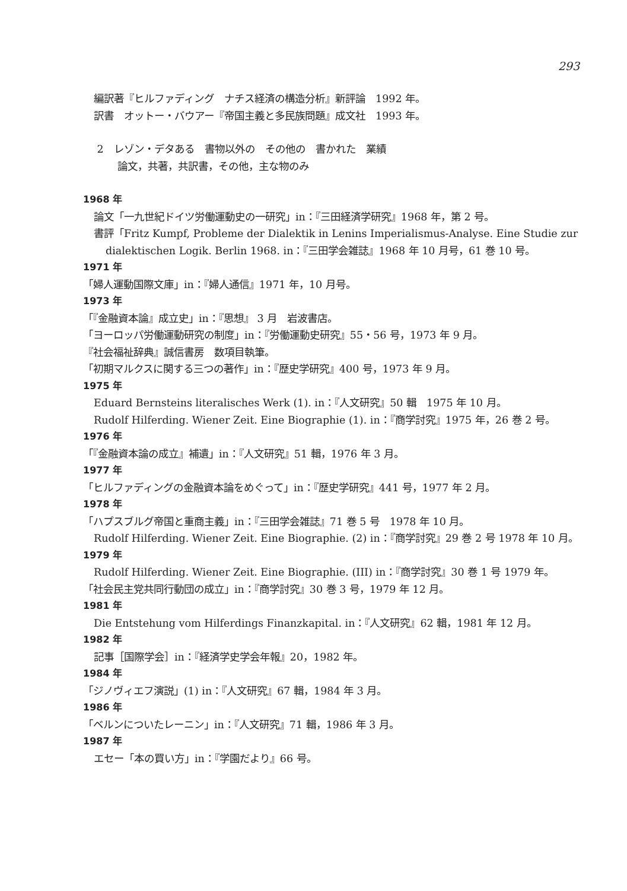293
編訳著『ヒルファディング　ナチス経済の構造分析』新評論　1992 年。
訳書　オットー・バウアー『帝国主義と多民族問題』成文社　1993 年。
2　レゾン・デタある　書物以外の　その他の　書かれた　業績
論文，共著，共訳書，その他，主な物のみ
1968 年
論文「一九世紀ドイツ労働運動史の一研究」in：『三田経済学研究』1968 年，第 2 号。
書評「Fritz Kumpf, Probleme der Dialektik in Lenins Imperialismus-Analyse. Eine Studie zur dialektischen Logik. Berlin 1968. in：『三田学会雑誌』1968 年 10 月号，61 巻 10 号。
1971 年
「婦人運動国際文庫」in：『婦人通信』1971 年，10 月号。
1973 年
「『金融資本論』成立史」in：『思想』 3 月　岩波書店。
「ヨーロッパ労働運動研究の制度」in：『労働運動史研究』55・56 号，1973 年 9 月。
『社会福祉辞典』誠信書房　数項目執筆。
「初期マルクスに関する三つの著作」in：『歴史学研究』400 号，1973 年 9 月。
1975 年
Eduard Bernsteins literalisches Werk (1). in：『人文研究』50 輯　1975 年 10 月。
Rudolf Hilferding. Wiener Zeit. Eine Biographie (1). in：『商学討究』1975 年，26 巻 2 号。
1976 年
「『金融資本論の成立』補遺」in：『人文研究』51 輯，1976 年 3 月。
1977 年
「ヒルファディングの金融資本論をめぐって」in：『歴史学研究』441 号，1977 年 2 月。
1978 年
「ハプスブルグ帝国と重商主義」in：『三田学会雑誌』71 巻 5 号　1978 年 10 月。
Rudolf Hilferding. Wiener Zeit. Eine Biographie. (2) in：『商学討究』29 巻 2 号 1978 年 10 月。
1979 年
Rudolf Hilferding. Wiener Zeit. Eine Biographie. (III) in：『商学討究』30 巻 1 号 1979 年。
「社会民主党共同行動団の成立」in：『商学討究』30 巻 3 号，1979 年 12 月。
1981 年
Die Entstehung vom Hilferdings Finanzkapital. in：『人文研究』62 輯，1981 年 12 月。
1982 年
記事［国際学会］in：『経済学史学会年報』20，1982 年。
1984 年
「ジノヴィエフ演説」(1) in：『人文研究』67 輯，1984 年 3 月。
1986 年
「ベルンについたレーニン」in：『人文研究』71 輯，1986 年 3 月。
1987 年
エセー「本の買い方」in：『学園だより』66 号。